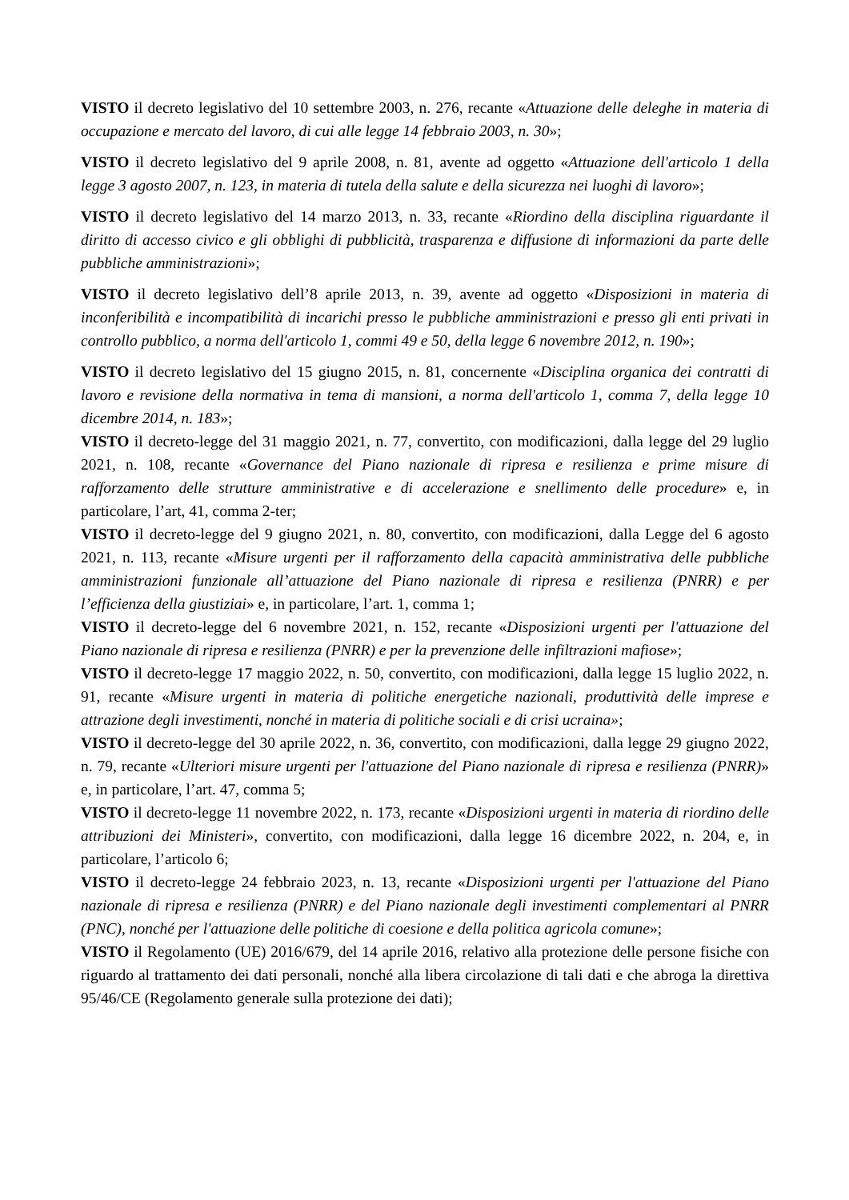VISTO il decreto legislativo del 10 settembre 2003, n. 276, recante «Attuazione delle deleghe in materia di occupazione e mercato del lavoro, di cui alle legge 14 febbraio 2003, n. 30»;
VISTO il decreto legislativo del 9 aprile 2008, n. 81, avente ad oggetto «Attuazione dell'articolo 1 della legge 3 agosto 2007, n. 123, in materia di tutela della salute e della sicurezza nei luoghi di lavoro»;
VISTO il decreto legislativo del 14 marzo 2013, n. 33, recante «Riordino della disciplina riguardante il diritto di accesso civico e gli obblighi di pubblicità, trasparenza e diffusione di informazioni da parte delle pubbliche amministrazioni»;
VISTO il decreto legislativo dell’8 aprile 2013, n. 39, avente ad oggetto «Disposizioni in materia di inconferibilità e incompatibilità di incarichi presso le pubbliche amministrazioni e presso gli enti privati in controllo pubblico, a norma dell'articolo 1, commi 49 e 50, della legge 6 novembre 2012, n. 190»;
VISTO il decreto legislativo del 15 giugno 2015, n. 81, concernente «Disciplina organica dei contratti di lavoro e revisione della normativa in tema di mansioni, a norma dell'articolo 1, comma 7, della legge 10 dicembre 2014, n. 183»;
VISTO il decreto-legge del 31 maggio 2021, n. 77, convertito, con modificazioni, dalla legge del 29 luglio 2021, n. 108, recante «Governance del Piano nazionale di ripresa e resilienza e prime misure di rafforzamento delle strutture amministrative e di accelerazione e snellimento delle procedure» e, in particolare, l’art, 41, comma 2-ter;
VISTO il decreto-legge del 9 giugno 2021, n. 80, convertito, con modificazioni, dalla Legge del 6 agosto 2021, n. 113, recante «Misure urgenti per il rafforzamento della capacità amministrativa delle pubbliche amministrazioni funzionale all’attuazione del Piano nazionale di ripresa e resilienza (PNRR) e per l’efficienza della giustiziai» e, in particolare, l’art. 1, comma 1;
VISTO il decreto-legge del 6 novembre 2021, n. 152, recante «Disposizioni urgenti per l'attuazione del Piano nazionale di ripresa e resilienza (PNRR) e per la prevenzione delle infiltrazioni mafiose»;
VISTO il decreto-legge 17 maggio 2022, n. 50, convertito, con modificazioni, dalla legge 15 luglio 2022, n. 91, recante «Misure urgenti in materia di politiche energetiche nazionali, produttività delle imprese e attrazione degli investimenti, nonché in materia di politiche sociali e di crisi ucraina»;
VISTO il decreto-legge del 30 aprile 2022, n. 36, convertito, con modificazioni, dalla legge 29 giugno 2022, n. 79, recante «Ulteriori misure urgenti per l'attuazione del Piano nazionale di ripresa e resilienza (PNRR)» e, in particolare, l’art. 47, comma 5;
VISTO il decreto-legge 11 novembre 2022, n. 173, recante «Disposizioni urgenti in materia di riordino delle attribuzioni dei Ministeri», convertito, con modificazioni, dalla legge 16 dicembre 2022, n. 204, e, in particolare, l’articolo 6;
VISTO il decreto-legge 24 febbraio 2023, n. 13, recante «Disposizioni urgenti per l'attuazione del Piano nazionale di ripresa e resilienza (PNRR) e del Piano nazionale degli investimenti complementari al PNRR (PNC), nonché per l'attuazione delle politiche di coesione e della politica agricola comune»;
VISTO il Regolamento (UE) 2016/679, del 14 aprile 2016, relativo alla protezione delle persone fisiche con riguardo al trattamento dei dati personali, nonché alla libera circolazione di tali dati e che abroga la direttiva 95/46/CE (Regolamento generale sulla protezione dei dati);